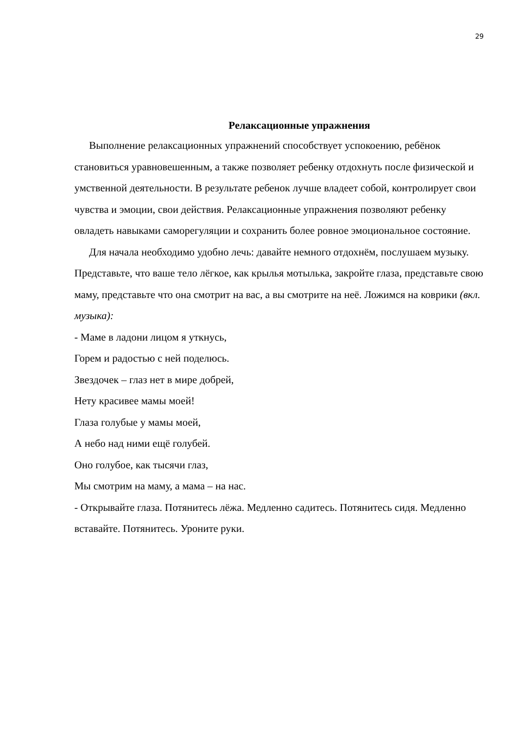29
Релаксационные упражнения
Выполнение релаксационных упражнений способствует успокоению, ребёнок становиться уравновешенным, а также позволяет ребенку отдохнуть после физической и умственной деятельности. В результате ребенок лучше владеет собой, контролирует свои чувства и эмоции, свои действия. Релаксационные упражнения позволяют ребенку овладеть навыками саморегуляции и сохранить более ровное эмоциональное состояние.
Для начала необходимо удобно лечь: давайте немного отдохнём, послушаем музыку. Представьте, что ваше тело лёгкое, как крылья мотылька, закройте глаза, представьте свою маму, представьте что она смотрит на вас, а вы смотрите на неё. Ложимся на коврики (вкл. музыка):
- Маме в ладони лицом я уткнусь,
Горем и радостью с ней поделюсь.
Звездочек – глаз нет в мире добрей,
Нету красивее мамы моей!
Глаза голубые у мамы моей,
А небо над ними ещё голубей.
Оно голубое, как тысячи глаз,
Мы смотрим на маму, а мама – на нас.
- Открывайте глаза. Потянитесь лёжа. Медленно садитесь. Потянитесь сидя. Медленно вставайте. Потянитесь. Уроните руки.